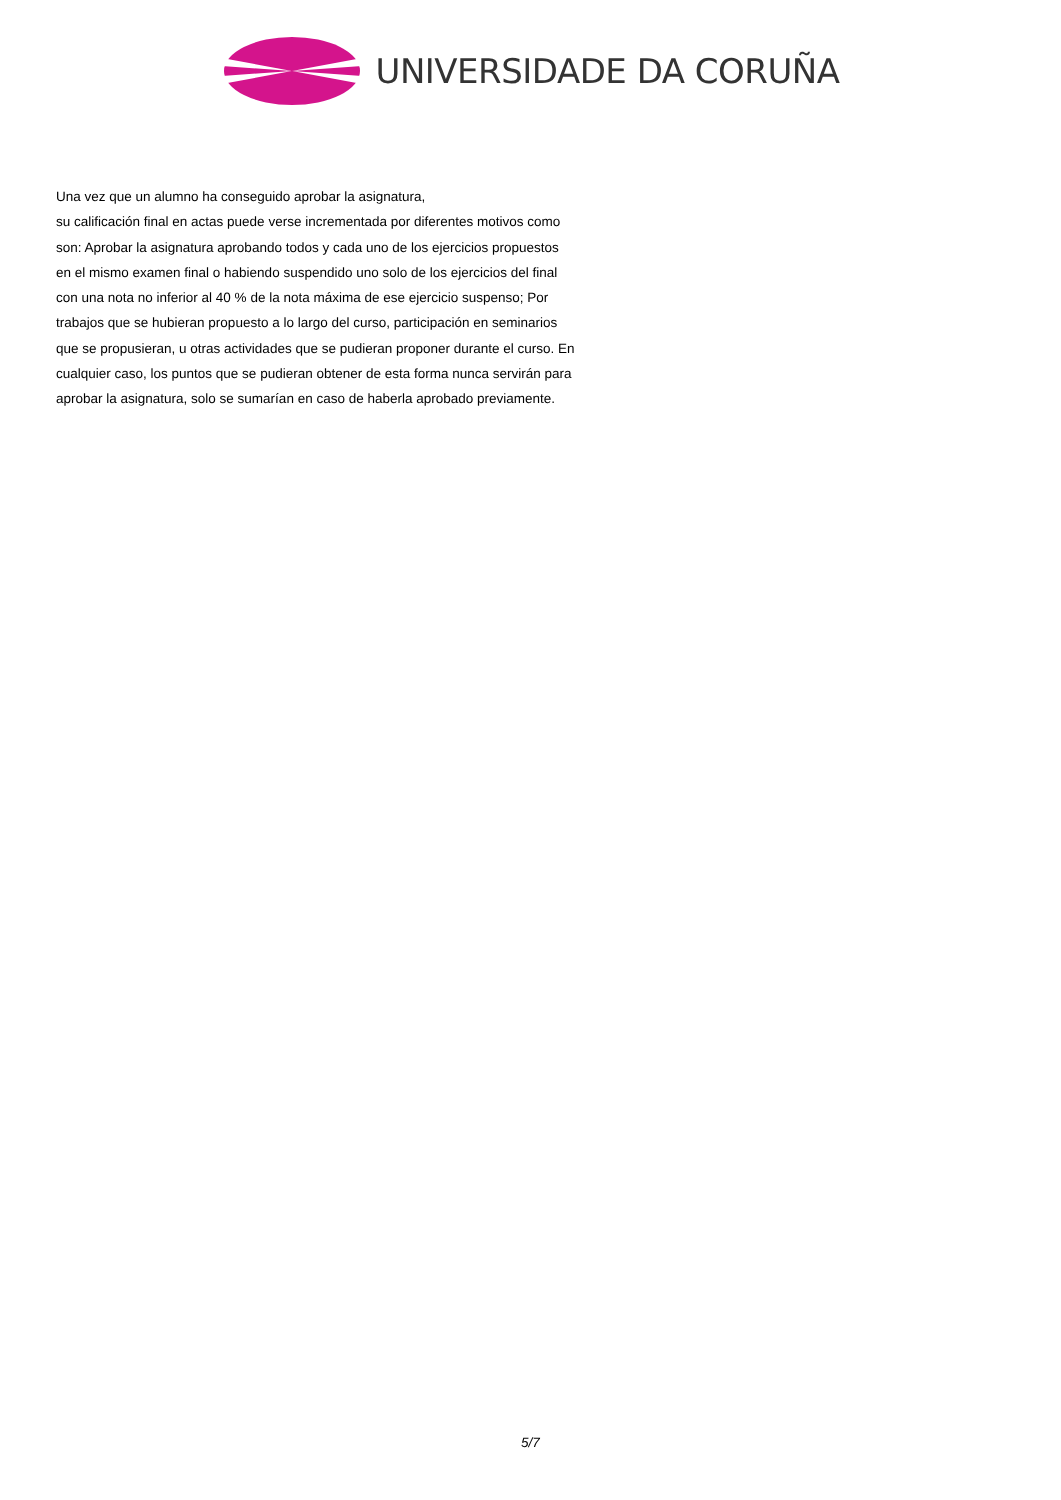UNIVERSIDADE DA CORUÑA
Una vez que un alumno ha conseguido aprobar la asignatura,
su calificación final en actas puede verse incrementada por diferentes motivos como son: Aprobar la asignatura aprobando todos y cada uno de los ejercicios propuestos en el mismo examen final o habiendo suspendido uno solo de los ejercicios del final con una nota no inferior al 40 % de la nota máxima de ese ejercicio suspenso; Por trabajos que se hubieran propuesto a lo largo del curso, participación en seminarios que se propusieran, u otras actividades que se pudieran proponer durante el curso. En cualquier caso, los puntos que se pudieran obtener de esta forma nunca servirán para aprobar la asignatura, solo se sumarían en caso de haberla aprobado previamente.
5/7